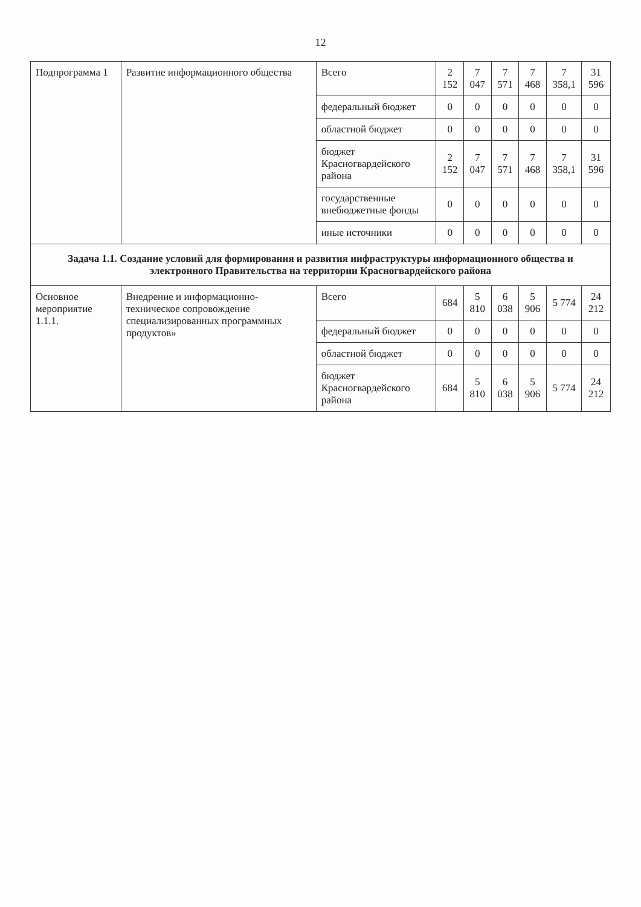12
| Подпрограмма 1 | Развитие информационного общества | Всего | 2 152 | 7 047 | 7 571 | 7 468 | 7 358,1 | 31 596 |
| | | федеральный бюджет | 0 | 0 | 0 | 0 | 0 | 0 |
| | | областной бюджет | 0 | 0 | 0 | 0 | 0 | 0 |
| | | бюджет Красногвардейского района | 2 152 | 7 047 | 7 571 | 7 468 | 7 358,1 | 31 596 |
| | | государственные внебюджетные фонды | 0 | 0 | 0 | 0 | 0 | 0 |
| | | иные источники | 0 | 0 | 0 | 0 | 0 | 0 |
| Задача 1.1. Создание условий для формирования и развития инфраструктуры информационного общества и электронного Правительства на территории Красногвардейского района | | | | | | | | |
| Основное мероприятие 1.1.1. | Внедрение и информационно-техническое сопровождение специализированных программных продуктов» | Всего | 684 | 5 810 | 6 038 | 5 906 | 5 774 | 24 212 |
| | | федеральный бюджет | 0 | 0 | 0 | 0 | 0 | 0 |
| | | областной бюджет | 0 | 0 | 0 | 0 | 0 | 0 |
| | | бюджет Красногвардейского района | 684 | 5 810 | 6 038 | 5 906 | 5 774 | 24 212 |